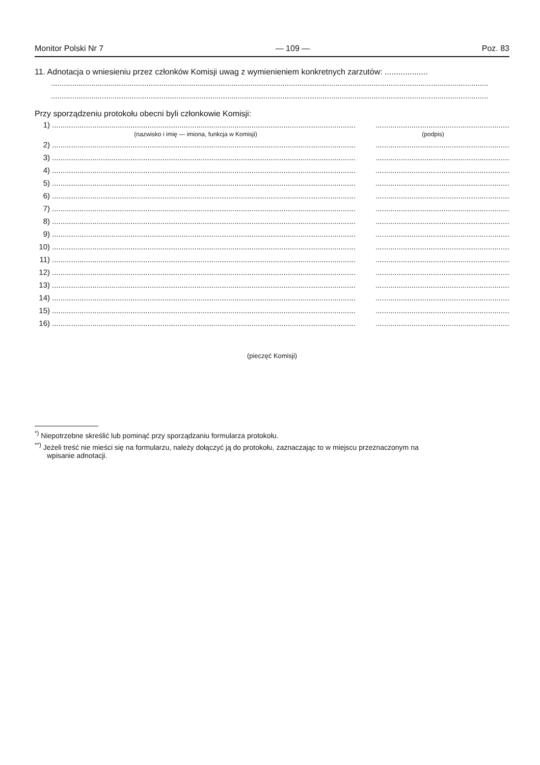Monitor Polski Nr 7 — 109 — Poz. 83
11. Adnotacja o wniesieniu przez członków Komisji uwag z wymienieniem konkretnych zarzutów: ...................
..............................................................................................................................................................................................................
..............................................................................................................................................................................................................
Przy sporządzeniu protokołu obecni byli członkowie Komisji:
1).........................................................................................................................................................................................................................
(nazwisko i imię — imiona, funkcja w Komisji) (podpis)
2).........................................................................................................................................................................................................................
3).........................................................................................................................................................................................................................
4).........................................................................................................................................................................................................................
5).........................................................................................................................................................................................................................
6).........................................................................................................................................................................................................................
7).........................................................................................................................................................................................................................
8).........................................................................................................................................................................................................................
9).........................................................................................................................................................................................................................
10).........................................................................................................................................................................................................................
11).........................................................................................................................................................................................................................
12).........................................................................................................................................................................................................................
13).........................................................................................................................................................................................................................
14).........................................................................................................................................................................................................................
15).........................................................................................................................................................................................................................
16).........................................................................................................................................................................................................................
(pieczęć Komisji)
<sup>*)</sup> Niepotrzebne skreślić lub pominąć przy sporządzaniu formularza protokołu.
<sup>**)</sup> Jeżeli treść nie mieści się na formularzu, należy dołączyć ją do protokołu, zaznaczając to w miejscu przeznaczonym na
wpisanie adnotacji.